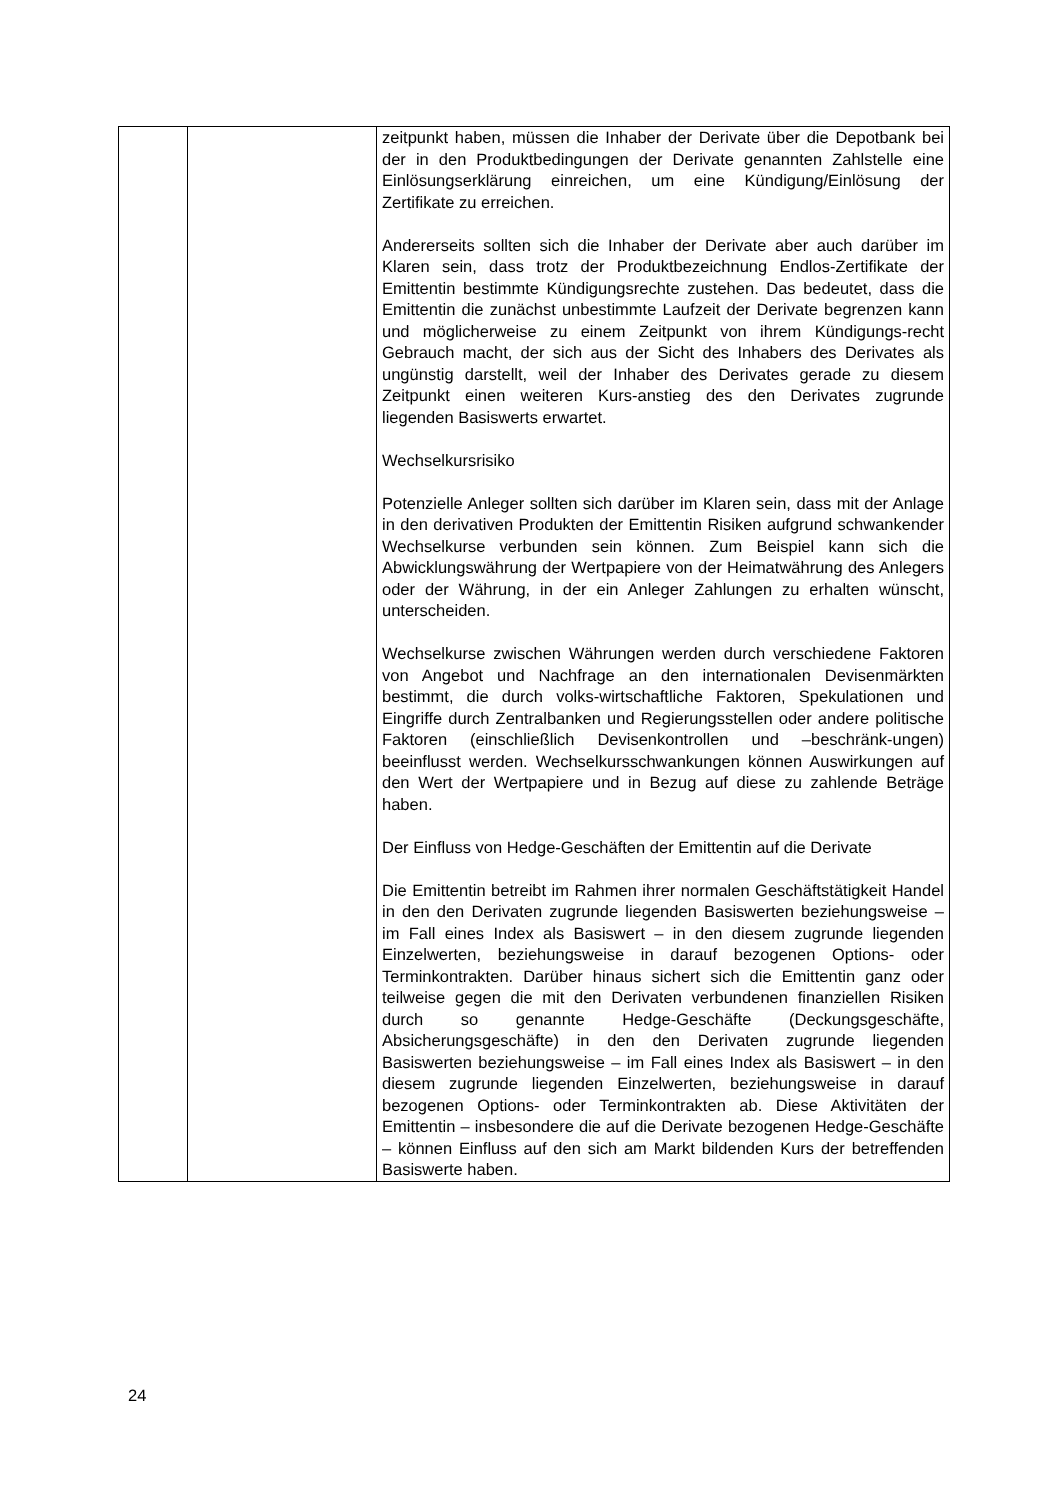| | | zeitpunkt haben, müssen die Inhaber der Derivate über die Depotbank bei der in den Produktbedingungen der Derivate genannten Zahlstelle eine Einlösungserklärung einreichen, um eine Kündigung/Einlösung der Zertifikate zu erreichen. Andererseits sollten sich die Inhaber der Derivate aber auch darüber im Klaren sein, dass trotz der Produktbezeichnung Endlos-Zertifikate der Emittentin bestimmte Kündigungsrechte zustehen. Das bedeutet, dass die Emittentin die zunächst unbestimmte Laufzeit der Derivate begrenzen kann und möglicherweise zu einem Zeitpunkt von ihrem Kündigungs-recht Gebrauch macht, der sich aus der Sicht des Inhabers des Derivates als ungünstig darstellt, weil der Inhaber des Derivates gerade zu diesem Zeitpunkt einen weiteren Kurs-anstieg des den Derivates zugrunde liegenden Basiswerts erwartet. Wechselkursrisiko Potenzielle Anleger sollten sich darüber im Klaren sein, dass mit der Anlage in den derivativen Produkten der Emittentin Risiken aufgrund schwankender Wechselkurse verbunden sein können. Zum Beispiel kann sich die Abwicklungswährung der Wertpapiere von der Heimatwährung des Anlegers oder der Währung, in der ein Anleger Zahlungen zu erhalten wünscht, unterscheiden. Wechselkurse zwischen Währungen werden durch verschiedene Faktoren von Angebot und Nachfrage an den internationalen Devisenmärkten bestimmt, die durch volks-wirtschaftliche Faktoren, Spekulationen und Eingriffe durch Zentralbanken und Regierungsstellen oder andere politische Faktoren (einschließlich Devisenkontrollen und –beschränk-ungen) beeinflusst werden. Wechselkursschwankungen können Auswirkungen auf den Wert der Wertpapiere und in Bezug auf diese zu zahlende Beträge haben. Der Einfluss von Hedge-Geschäften der Emittentin auf die Derivate Die Emittentin betreibt im Rahmen ihrer normalen Geschäftstätigkeit Handel in den den Derivaten zugrunde liegenden Basiswerten beziehungsweise – im Fall eines Index als Basiswert – in den diesem zugrunde liegenden Einzelwerten, beziehungsweise in darauf bezogenen Options- oder Terminkontrakten. Darüber hinaus sichert sich die Emittentin ganz oder teilweise gegen die mit den Derivaten verbundenen finanziellen Risiken durch so genannte Hedge-Geschäfte (Deckungsgeschäfte, Absicherungsgeschäfte) in den den Derivaten zugrunde liegenden Basiswerten beziehungsweise – im Fall eines Index als Basiswert – in den diesem zugrunde liegenden Einzelwerten, beziehungsweise in darauf bezogenen Options- oder Terminkontrakten ab. Diese Aktivitäten der Emittentin – insbesondere die auf die Derivate bezogenen Hedge-Geschäfte – können Einfluss auf den sich am Markt bildenden Kurs der betreffenden Basiswerte haben. |
24